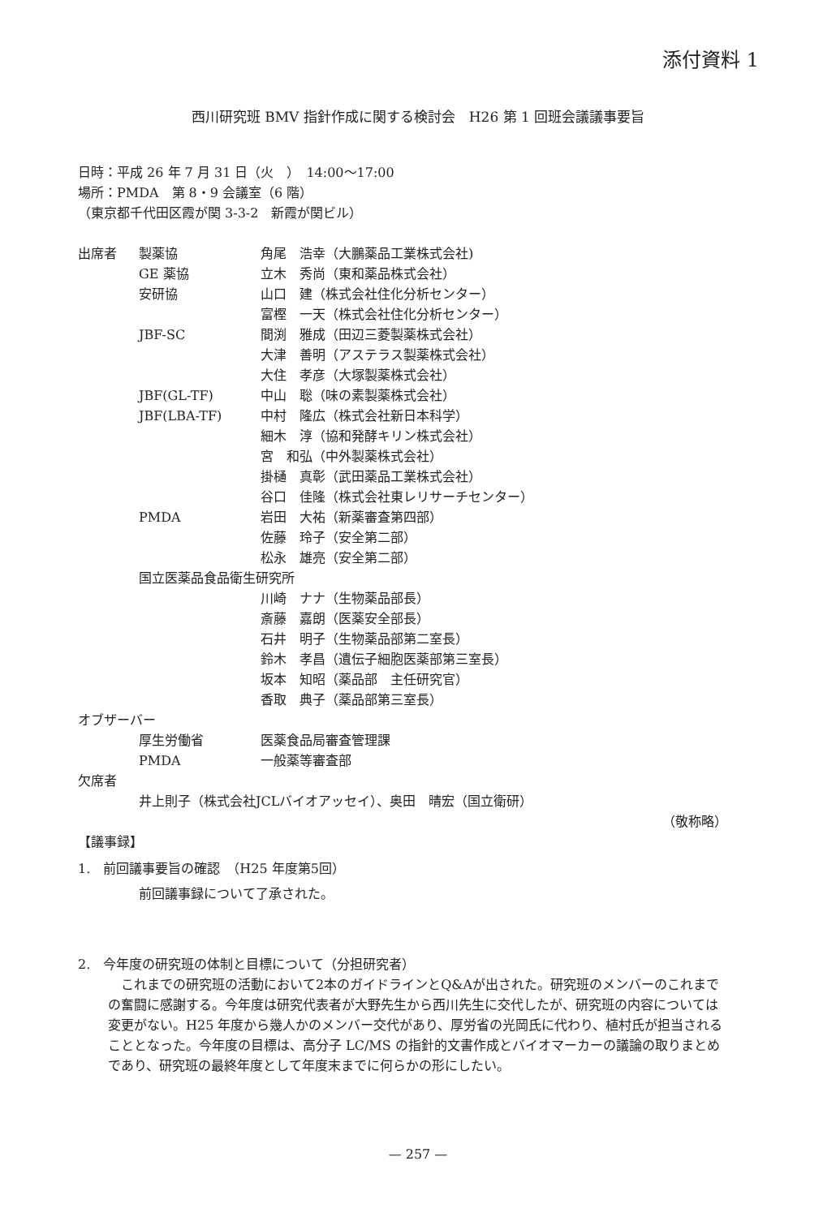添付資料 1
西川研究班 BMV 指針作成に関する検討会　H26 第 1 回班会議議事要旨
日時：平成 26 年 7 月 31 日（火　）　14:00〜17:00
場所：PMDA　第 8・9 会議室（6 階）
（東京都千代田区霞が関 3-3-2　新霞が関ビル）
| 出席者 | 製薬協 | 角尾 浩幸（大鵬薬品工業株式会社) |
| | GE 薬協 | 立木 秀尚（東和薬品株式会社） |
| | 安研協 | 山口 建（株式会社住化分析センター） |
| | | 富樫 一天（株式会社住化分析センター） |
| | JBF-SC | 間渕 雅成（田辺三菱製薬株式会社） |
| | | 大津 善明（アステラス製薬株式会社） |
| | | 大住 孝彦（大塚製薬株式会社） |
| | JBF(GL-TF) | 中山 聡（味の素製薬株式会社） |
| | JBF(LBA-TF) | 中村 隆広（株式会社新日本科学） |
| | | 細木 淳（協和発酵キリン株式会社） |
| | | 宮 和弘（中外製薬株式会社） |
| | | 掛樋 真彰（武田薬品工業株式会社） |
| | | 谷口 佳隆（株式会社東レリサーチセンター） |
| | PMDA | 岩田 大祐（新薬審査第四部） |
| | | 佐藤 玲子（安全第二部） |
| | | 松永 雄亮（安全第二部） |
| | 国立医薬品食品衛生研究所 | |
| | | 川崎 ナナ（生物薬品部長） |
| | | 斎藤 嘉朗（医薬安全部長） |
| | | 石井 明子（生物薬品部第二室長） |
| | | 鈴木 孝昌（遺伝子細胞医薬部第三室長） |
| | | 坂本 知昭（薬品部 主任研究官） |
| | | 香取 典子（薬品部第三室長） |
| オブザーバー | | |
| | 厚生労働省 | 医薬食品局審査管理課 |
| | PMDA | 一般薬等審査部 |
| 欠席者 | | |
| | 井上則子（株式会社JCLバイオアッセイ）、奥田 晴宏（国立衛研） | |
（敬称略）
【議事録】
1.　前回議事要旨の確認　（H25 年度第5回）
前回議事録について了承された。
2.　今年度の研究班の体制と目標について（分担研究者）
これまでの研究班の活動において2本のガイドラインとQ&Aが出された。研究班のメンバーのこれまでの奮闘に感謝する。今年度は研究代表者が大野先生から西川先生に交代したが、研究班の内容については変更がない。H25 年度から幾人かのメンバー交代があり、厚労省の光岡氏に代わり、植村氏が担当されることとなった。今年度の目標は、高分子 LC/MS の指針的文書作成とバイオマーカーの議論の取りまとめであり、研究班の最終年度として年度末までに何らかの形にしたい。
— 257 —